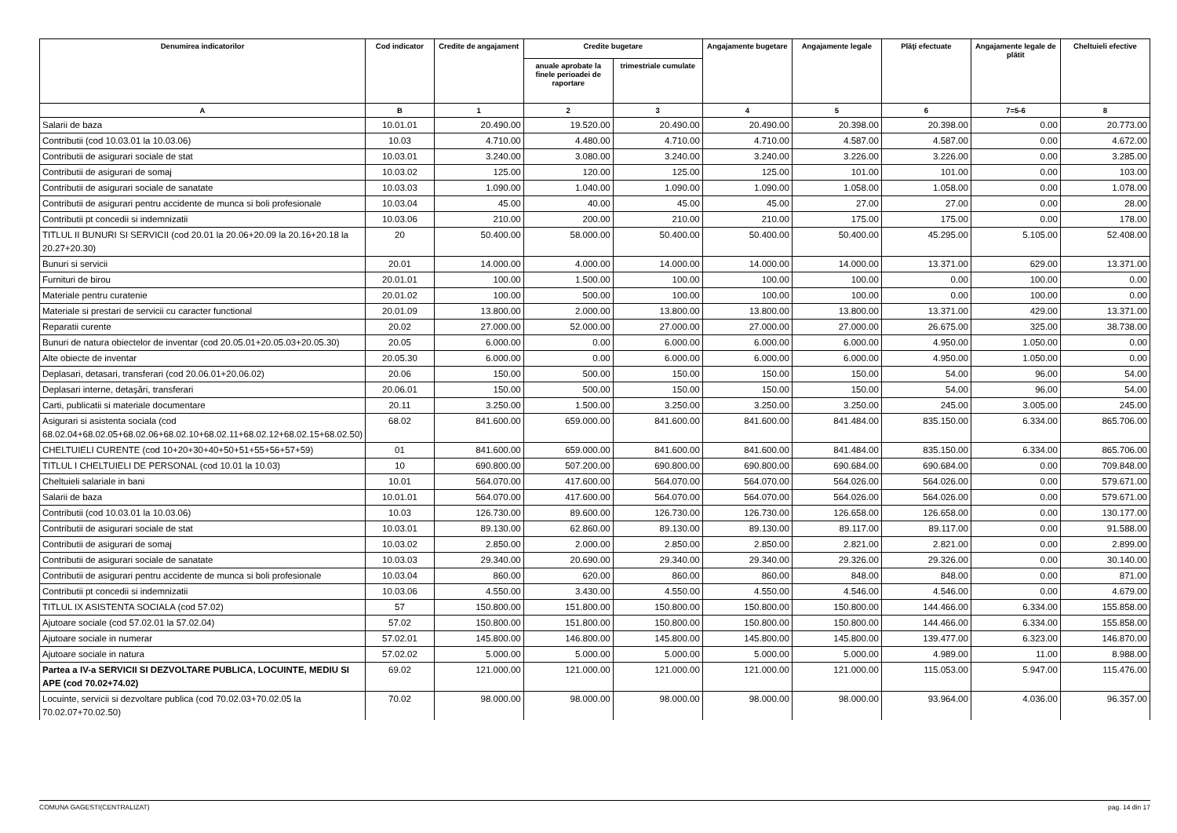| Denumirea indicatorilor | Cod indicator | Credite de angajament | Credite bugetare | | Angajamente bugetare | Angajamente legale | Plăţi efectuate | Angajamente legale de plătit | Cheltuieli efective |
| --- | --- | --- | --- | --- | --- | --- | --- | --- | --- |
| | | | anuale aprobate la finele perioadei de raportare | trimestriale cumulate | | | | | |
| A | B | 1 | 2 | 3 | 4 | 5 | 6 | 7=5-6 | 8 |
| Salarii de baza | 10.01.01 | 20.490.00 | 19.520.00 | 20.490.00 | 20.490.00 | 20.398.00 | 20.398.00 | 0.00 | 20.773.00 |
| Contributii (cod 10.03.01 la 10.03.06) | 10.03 | 4.710.00 | 4.480.00 | 4.710.00 | 4.710.00 | 4.587.00 | 4.587.00 | 0.00 | 4.672.00 |
| Contributii de asigurari sociale de stat | 10.03.01 | 3.240.00 | 3.080.00 | 3.240.00 | 3.240.00 | 3.226.00 | 3.226.00 | 0.00 | 3.285.00 |
| Contributii de asigurari de somaj | 10.03.02 | 125.00 | 120.00 | 125.00 | 125.00 | 101.00 | 101.00 | 0.00 | 103.00 |
| Contributii de asigurari sociale de sanatate | 10.03.03 | 1.090.00 | 1.040.00 | 1.090.00 | 1.090.00 | 1.058.00 | 1.058.00 | 0.00 | 1.078.00 |
| Contributii de asigurari pentru accidente de munca si boli profesionale | 10.03.04 | 45.00 | 40.00 | 45.00 | 45.00 | 27.00 | 27.00 | 0.00 | 28.00 |
| Contributii pt concedii si indemnizatii | 10.03.06 | 210.00 | 200.00 | 210.00 | 210.00 | 175.00 | 175.00 | 0.00 | 178.00 |
| TITLUL II BUNURI SI SERVICII (cod 20.01 la 20.06+20.09 la 20.16+20.18 la 20.27+20.30) | 20 | 50.400.00 | 58.000.00 | 50.400.00 | 50.400.00 | 50.400.00 | 45.295.00 | 5.105.00 | 52.408.00 |
| Bunuri si servicii | 20.01 | 14.000.00 | 4.000.00 | 14.000.00 | 14.000.00 | 14.000.00 | 13.371.00 | 629.00 | 13.371.00 |
| Furnituri de birou | 20.01.01 | 100.00 | 1.500.00 | 100.00 | 100.00 | 100.00 | 0.00 | 100.00 | 0.00 |
| Materiale pentru curatenie | 20.01.02 | 100.00 | 500.00 | 100.00 | 100.00 | 100.00 | 0.00 | 100.00 | 0.00 |
| Materiale si prestari de servicii cu caracter functional | 20.01.09 | 13.800.00 | 2.000.00 | 13.800.00 | 13.800.00 | 13.800.00 | 13.371.00 | 429.00 | 13.371.00 |
| Reparatii curente | 20.02 | 27.000.00 | 52.000.00 | 27.000.00 | 27.000.00 | 27.000.00 | 26.675.00 | 325.00 | 38.738.00 |
| Bunuri de natura obiectelor de inventar (cod 20.05.01+20.05.03+20.05.30) | 20.05 | 6.000.00 | 0.00 | 6.000.00 | 6.000.00 | 6.000.00 | 4.950.00 | 1.050.00 | 0.00 |
| Alte obiecte de inventar | 20.05.30 | 6.000.00 | 0.00 | 6.000.00 | 6.000.00 | 6.000.00 | 4.950.00 | 1.050.00 | 0.00 |
| Deplasari, detasari, transferari (cod 20.06.01+20.06.02) | 20.06 | 150.00 | 500.00 | 150.00 | 150.00 | 150.00 | 54.00 | 96.00 | 54.00 |
| Deplasari interne, detaşări, transferari | 20.06.01 | 150.00 | 500.00 | 150.00 | 150.00 | 150.00 | 54.00 | 96.00 | 54.00 |
| Carti, publicatii si materiale documentare | 20.11 | 3.250.00 | 1.500.00 | 3.250.00 | 3.250.00 | 3.250.00 | 245.00 | 3.005.00 | 245.00 |
| Asigurari si asistenta sociala (cod 68.02.04+68.02.05+68.02.06+68.02.10+68.02.11+68.02.12+68.02.15+68.02.50) | 68.02 | 841.600.00 | 659.000.00 | 841.600.00 | 841.600.00 | 841.484.00 | 835.150.00 | 6.334.00 | 865.706.00 |
| CHELTUIELI CURENTE (cod 10+20+30+40+50+51+55+56+57+59) | 01 | 841.600.00 | 659.000.00 | 841.600.00 | 841.600.00 | 841.484.00 | 835.150.00 | 6.334.00 | 865.706.00 |
| TITLUL I CHELTUIELI DE PERSONAL (cod 10.01 la 10.03) | 10 | 690.800.00 | 507.200.00 | 690.800.00 | 690.800.00 | 690.684.00 | 690.684.00 | 0.00 | 709.848.00 |
| Cheltuieli salariale in bani | 10.01 | 564.070.00 | 417.600.00 | 564.070.00 | 564.070.00 | 564.026.00 | 564.026.00 | 0.00 | 579.671.00 |
| Salarii de baza | 10.01.01 | 564.070.00 | 417.600.00 | 564.070.00 | 564.070.00 | 564.026.00 | 564.026.00 | 0.00 | 579.671.00 |
| Contributii (cod 10.03.01 la 10.03.06) | 10.03 | 126.730.00 | 89.600.00 | 126.730.00 | 126.730.00 | 126.658.00 | 126.658.00 | 0.00 | 130.177.00 |
| Contributii de asigurari sociale de stat | 10.03.01 | 89.130.00 | 62.860.00 | 89.130.00 | 89.130.00 | 89.117.00 | 89.117.00 | 0.00 | 91.588.00 |
| Contributii de asigurari de somaj | 10.03.02 | 2.850.00 | 2.000.00 | 2.850.00 | 2.850.00 | 2.821.00 | 2.821.00 | 0.00 | 2.899.00 |
| Contributii de asigurari sociale de sanatate | 10.03.03 | 29.340.00 | 20.690.00 | 29.340.00 | 29.340.00 | 29.326.00 | 29.326.00 | 0.00 | 30.140.00 |
| Contributii de asigurari pentru accidente de munca si boli profesionale | 10.03.04 | 860.00 | 620.00 | 860.00 | 860.00 | 848.00 | 848.00 | 0.00 | 871.00 |
| Contributii pt concedii si indemnizatii | 10.03.06 | 4.550.00 | 3.430.00 | 4.550.00 | 4.550.00 | 4.546.00 | 4.546.00 | 0.00 | 4.679.00 |
| TITLUL IX ASISTENTA SOCIALA (cod 57.02) | 57 | 150.800.00 | 151.800.00 | 150.800.00 | 150.800.00 | 150.800.00 | 144.466.00 | 6.334.00 | 155.858.00 |
| Ajutoare sociale (cod 57.02.01 la 57.02.04) | 57.02 | 150.800.00 | 151.800.00 | 150.800.00 | 150.800.00 | 150.800.00 | 144.466.00 | 6.334.00 | 155.858.00 |
| Ajutoare sociale in numerar | 57.02.01 | 145.800.00 | 146.800.00 | 145.800.00 | 145.800.00 | 145.800.00 | 139.477.00 | 6.323.00 | 146.870.00 |
| Ajutoare sociale in natura | 57.02.02 | 5.000.00 | 5.000.00 | 5.000.00 | 5.000.00 | 5.000.00 | 4.989.00 | 11.00 | 8.988.00 |
| Partea a IV-a SERVICII SI DEZVOLTARE PUBLICA, LOCUINTE, MEDIU SI APE (cod 70.02+74.02) | 69.02 | 121.000.00 | 121.000.00 | 121.000.00 | 121.000.00 | 121.000.00 | 115.053.00 | 5.947.00 | 115.476.00 |
| Locuinte, servicii si dezvoltare publica (cod 70.02.03+70.02.05 la 70.02.07+70.02.50) | 70.02 | 98.000.00 | 98.000.00 | 98.000.00 | 98.000.00 | 98.000.00 | 93.964.00 | 4.036.00 | 96.357.00 |
COMUNA GAGESTI(CENTRALIZAT) pag. 14 din 17